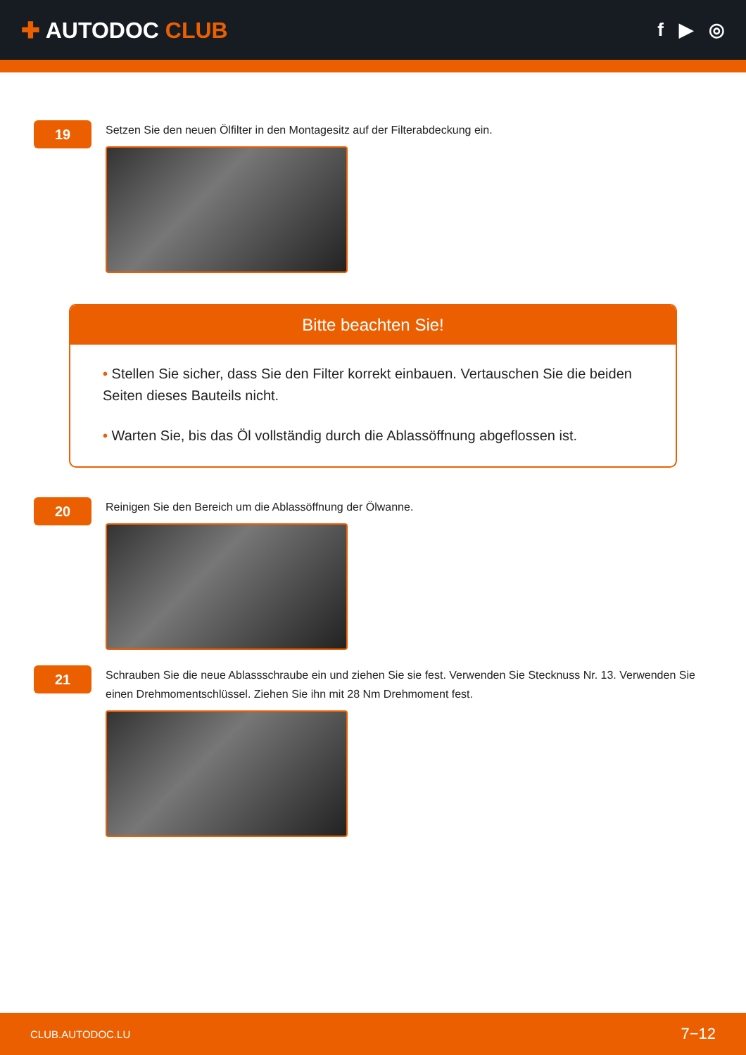✚ AUTODOC CLUB
f ▶ ◎
19
Setzen Sie den neuen Ölfilter in den Montagesitz auf der Filterabdeckung ein.
Bitte beachten Sie!
• Stellen Sie sicher, dass Sie den Filter korrekt einbauen. Vertauschen Sie die beiden Seiten dieses Bauteils nicht.
• Warten Sie, bis das Öl vollständig durch die Ablassöffnung abgeflossen ist.
20
Reinigen Sie den Bereich um die Ablassöffnung der Ölwanne.
21
Schrauben Sie die neue Ablassschraube ein und ziehen Sie sie fest. Verwenden Sie Stecknuss Nr. 13. Verwenden Sie einen Drehmomentschlüssel. Ziehen Sie ihn mit 28 Nm Drehmoment fest.
CLUB.AUTODOC.LU 7−12